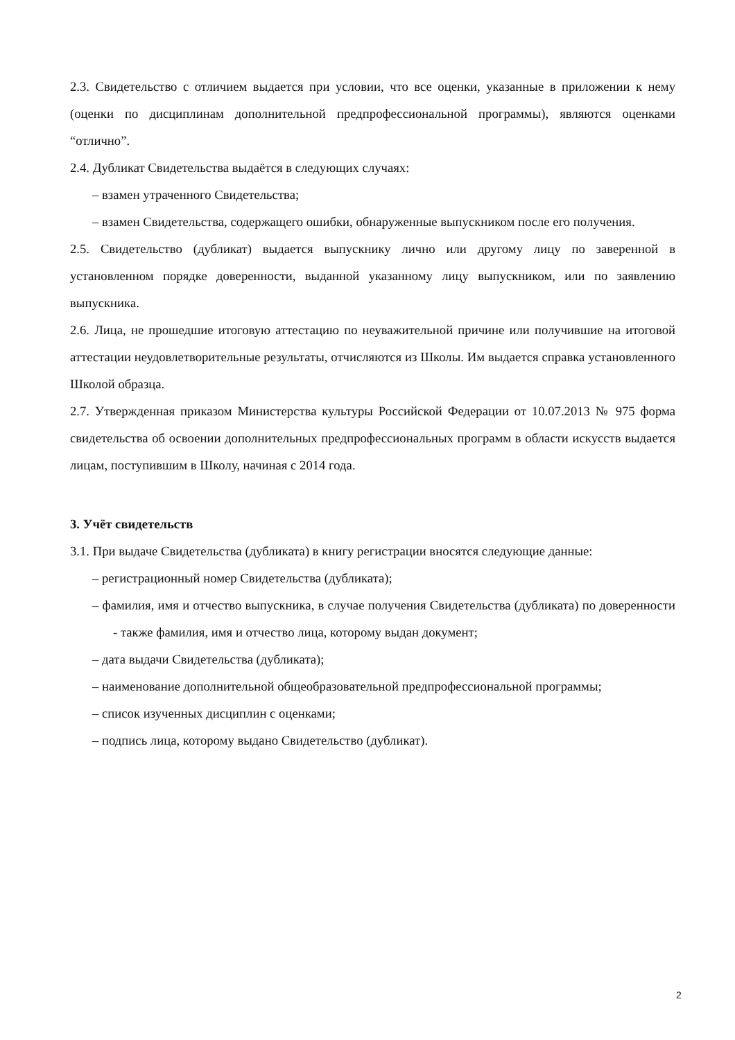2.3. Свидетельство с отличием выдается при условии, что все оценки, указанные в приложении к нему (оценки по дисциплинам дополнительной предпрофессиональной программы), являются оценками “отлично”.
2.4. Дубликат Свидетельства выдаётся в следующих случаях:
– взамен утраченного Свидетельства;
– взамен Свидетельства, содержащего ошибки, обнаруженные выпускником после его получения.
2.5. Свидетельство (дубликат) выдается выпускнику лично или другому лицу по заверенной в установленном порядке доверенности, выданной указанному лицу выпускником, или по заявлению выпускника.
2.6. Лица, не прошедшие итоговую аттестацию по неуважительной причине или получившие на итоговой аттестации неудовлетворительные результаты, отчисляются из Школы. Им выдается справка установленного Школой образца.
2.7. Утвержденная приказом Министерства культуры Российской Федерации от 10.07.2013 № 975 форма свидетельства об освоении дополнительных предпрофессиональных программ в области искусств выдается лицам, поступившим в Школу, начиная с 2014 года.
3. Учёт свидетельств
3.1. При выдаче Свидетельства (дубликата) в книгу регистрации вносятся следующие данные:
– регистрационный номер Свидетельства (дубликата);
– фамилия, имя и отчество выпускника, в случае получения Свидетельства (дубликата) по доверенности - также фамилия, имя и отчество лица, которому выдан документ;
– дата выдачи Свидетельства (дубликата);
– наименование дополнительной общеобразовательной предпрофессиональной программы;
– список изученных дисциплин с оценками;
– подпись лица, которому выдано Свидетельство (дубликат).
2